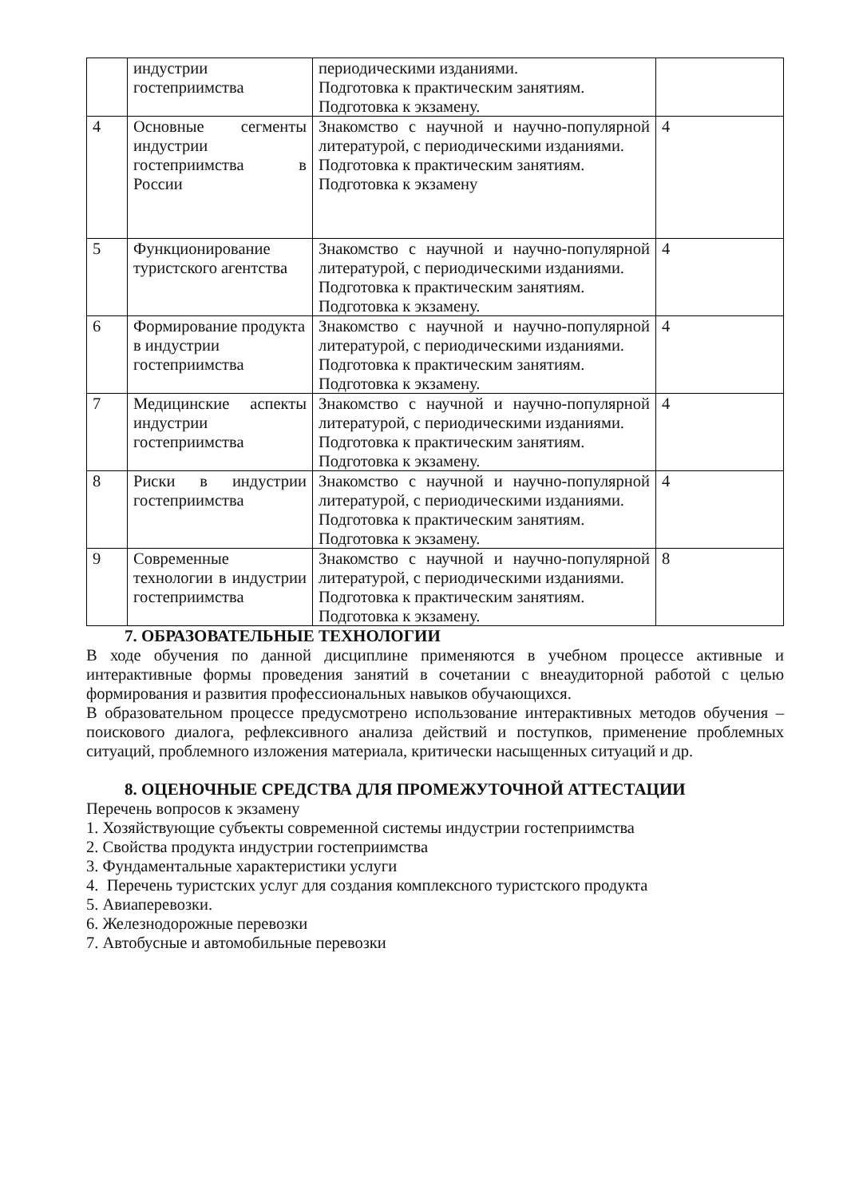| | индустрии гостеприимства | периодическими изданиями. Подготовка к практическим занятиям. Подготовка к экзамену. | |
| 4 | Основные сегменты индустрии гостеприимства в России | Знакомство с научной и научно-популярной литературой, с периодическими изданиями. Подготовка к практическим занятиям. Подготовка к экзамену | 4 |
| 5 | Функционирование туристского агентства | Знакомство с научной и научно-популярной литературой, с периодическими изданиями. Подготовка к практическим занятиям. Подготовка к экзамену. | 4 |
| 6 | Формирование продукта в индустрии гостеприимства | Знакомство с научной и научно-популярной литературой, с периодическими изданиями. Подготовка к практическим занятиям. Подготовка к экзамену. | 4 |
| 7 | Медицинские аспекты индустрии гостеприимства | Знакомство с научной и научно-популярной литературой, с периодическими изданиями. Подготовка к практическим занятиям. Подготовка к экзамену. | 4 |
| 8 | Риски в индустрии гостеприимства | Знакомство с научной и научно-популярной литературой, с периодическими изданиями. Подготовка к практическим занятиям. Подготовка к экзамену. | 4 |
| 9 | Современные технологии в индустрии гостеприимства | Знакомство с научной и научно-популярной литературой, с периодическими изданиями. Подготовка к практическим занятиям. Подготовка к экзамену. | 8 |
7. ОБРАЗОВАТЕЛЬНЫЕ ТЕХНОЛОГИИ
В ходе обучения по данной дисциплине применяются в учебном процессе активные и интерактивные формы проведения занятий в сочетании с внеаудиторной работой с целью формирования и развития профессиональных навыков обучающихся.
В образовательном процессе предусмотрено использование интерактивных методов обучения – поискового диалога, рефлексивного анализа действий и поступков, применение проблемных ситуаций, проблемного изложения материала, критически насыщенных ситуаций и др.
8. ОЦЕНОЧНЫЕ СРЕДСТВА ДЛЯ ПРОМЕЖУТОЧНОЙ АТТЕСТАЦИИ
Перечень вопросов к экзамену
1. Хозяйствующие субъекты современной системы индустрии гостеприимства
2. Свойства продукта индустрии гостеприимства
3. Фундаментальные характеристики услуги
4. Перечень туристских услуг для создания комплексного туристского продукта
5. Авиаперевозки.
6. Железнодорожные перевозки
7. Автобусные и автомобильные перевозки